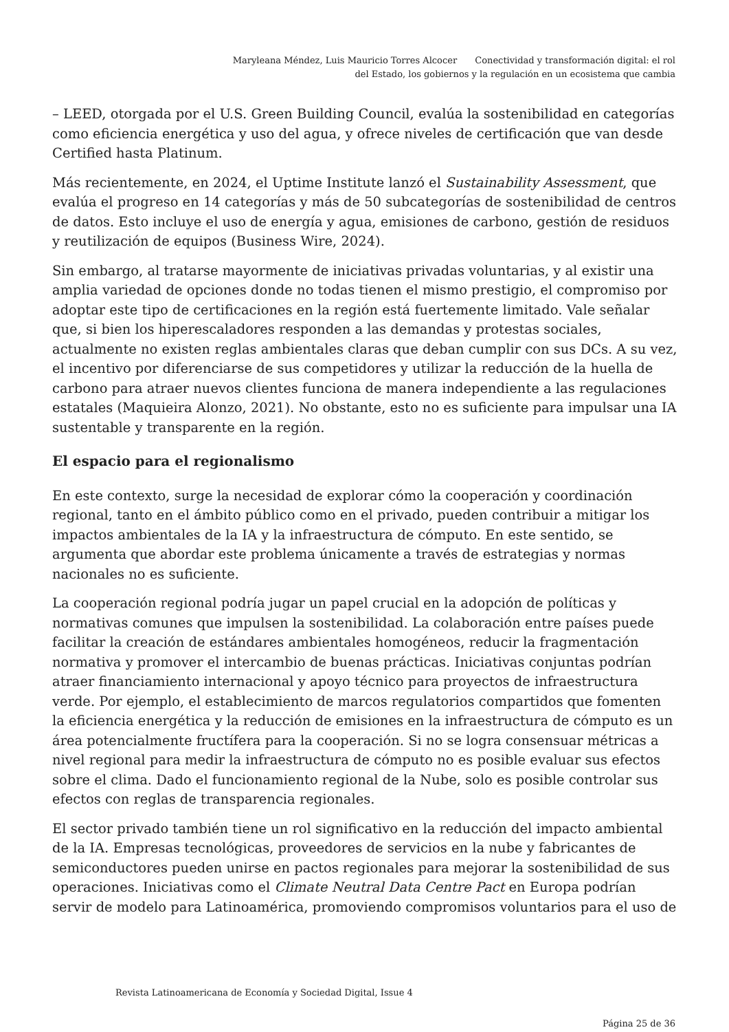Maryleana Méndez, Luis Mauricio Torres Alcocer Conectividad y transformación digital: el rol
del Estado, los gobiernos y la regulación en un ecosistema que cambia
– LEED, otorgada por el U.S. Green Building Council, evalúa la sostenibilidad en categorías como eficiencia energética y uso del agua, y ofrece niveles de certificación que van desde Certified hasta Platinum.
Más recientemente, en 2024, el Uptime Institute lanzó el Sustainability Assessment, que evalúa el progreso en 14 categorías y más de 50 subcategorías de sostenibilidad de centros de datos. Esto incluye el uso de energía y agua, emisiones de carbono, gestión de residuos y reutilización de equipos (Business Wire, 2024).
Sin embargo, al tratarse mayormente de iniciativas privadas voluntarias, y al existir una amplia variedad de opciones donde no todas tienen el mismo prestigio, el compromiso por adoptar este tipo de certificaciones en la región está fuertemente limitado. Vale señalar que, si bien los hiperescaladores responden a las demandas y protestas sociales, actualmente no existen reglas ambientales claras que deban cumplir con sus DCs. A su vez, el incentivo por diferenciarse de sus competidores y utilizar la reducción de la huella de carbono para atraer nuevos clientes funciona de manera independiente a las regulaciones estatales (Maquieira Alonzo, 2021). No obstante, esto no es suficiente para impulsar una IA sustentable y transparente en la región.
El espacio para el regionalismo
En este contexto, surge la necesidad de explorar cómo la cooperación y coordinación regional, tanto en el ámbito público como en el privado, pueden contribuir a mitigar los impactos ambientales de la IA y la infraestructura de cómputo. En este sentido, se argumenta que abordar este problema únicamente a través de estrategias y normas nacionales no es suficiente.
La cooperación regional podría jugar un papel crucial en la adopción de políticas y normativas comunes que impulsen la sostenibilidad. La colaboración entre países puede facilitar la creación de estándares ambientales homogéneos, reducir la fragmentación normativa y promover el intercambio de buenas prácticas. Iniciativas conjuntas podrían atraer financiamiento internacional y apoyo técnico para proyectos de infraestructura verde. Por ejemplo, el establecimiento de marcos regulatorios compartidos que fomenten la eficiencia energética y la reducción de emisiones en la infraestructura de cómputo es un área potencialmente fructífera para la cooperación. Si no se logra consensuar métricas a nivel regional para medir la infraestructura de cómputo no es posible evaluar sus efectos sobre el clima. Dado el funcionamiento regional de la Nube, solo es posible controlar sus efectos con reglas de transparencia regionales.
El sector privado también tiene un rol significativo en la reducción del impacto ambiental de la IA. Empresas tecnológicas, proveedores de servicios en la nube y fabricantes de semiconductores pueden unirse en pactos regionales para mejorar la sostenibilidad de sus operaciones. Iniciativas como el Climate Neutral Data Centre Pact en Europa podrían servir de modelo para Latinoamérica, promoviendo compromisos voluntarios para el uso de
Revista Latinoamericana de Economía y Sociedad Digital, Issue 4
Página 25 de 36